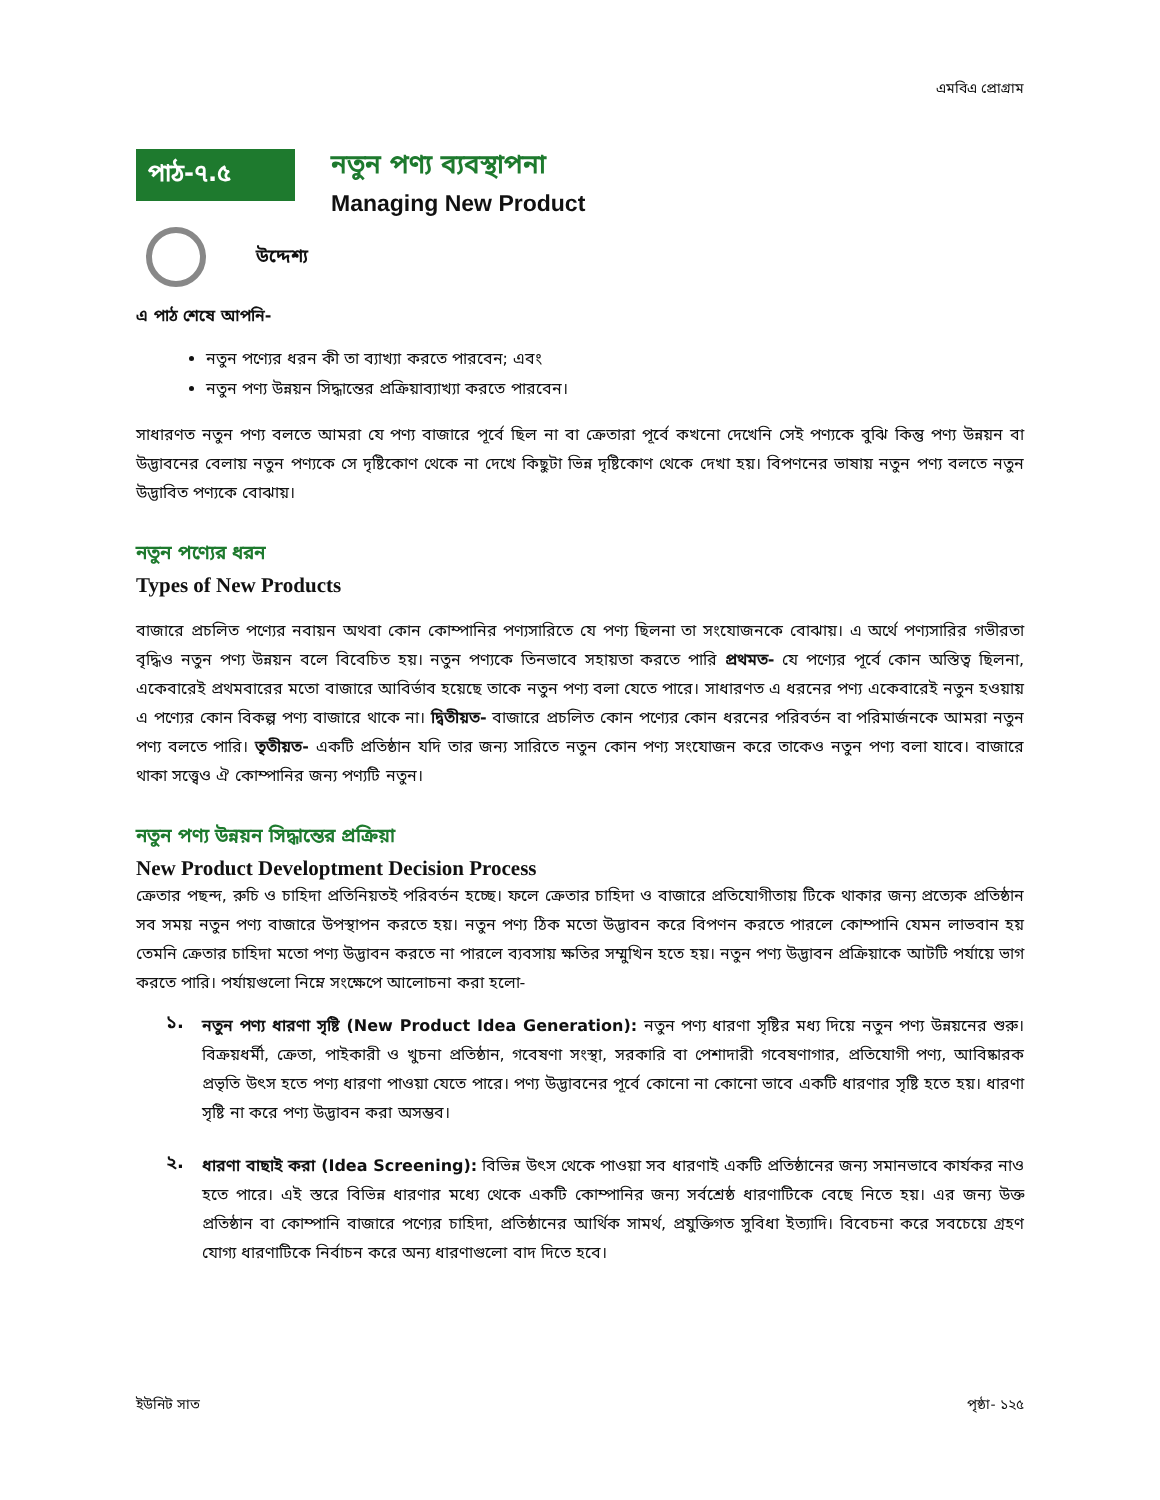এমবিএ প্রোগ্রাম
পাঠ-৭.৫
নতুন পণ্য ব্যবস্থাপনা
Managing New Product
উদ্দেশ্য
এ পাঠ শেষে আপনি-
নতুন পণ্যের ধরন কী তা ব্যাখ্যা করতে পারবেন; এবং
নতুন পণ্য উন্নয়ন সিদ্ধান্তের প্রক্রিয়াব্যাখ্যা করতে পারবেন।
সাধারণত নতুন পণ্য বলতে আমরা যে পণ্য বাজারে পূর্বে ছিল না বা ক্রেতারা পূর্বে কখনো দেখেনি সেই পণ্যকে বুঝি কিন্তু পণ্য উন্নয়ন বা উদ্ভাবনের বেলায় নতুন পণ্যকে সে দৃষ্টিকোণ থেকে না দেখে কিছুটা ভিন্ন দৃষ্টিকোণ থেকে দেখা হয়। বিপণনের ভাষায় নতুন পণ্য বলতে নতুন উদ্ভাবিত পণ্যকে বোঝায়।
নতুন পণ্যের ধরন
Types of New Products
বাজারে প্রচলিত পণ্যের নবায়ন অথবা কোন কোম্পানির পণ্যসারিতে যে পণ্য ছিলনা তা সংযোজনকে বোঝায়। এ অর্থে পণ্যসারির গভীরতা বৃদ্ধিও নতুন পণ্য উন্নয়ন বলে বিবেচিত হয়। নতুন পণ্যকে তিনভাবে সহায়তা করতে পারি প্রথমত- যে পণ্যের পূর্বে কোন অস্তিত্ব ছিলনা, একেবারেই প্রথমবারের মতো বাজারে আবির্ভাব হয়েছে তাকে নতুন পণ্য বলা যেতে পারে। সাধারণত এ ধরনের পণ্য একেবারেই নতুন হওয়ায় এ পণ্যের কোন বিকল্প পণ্য বাজারে থাকে না। দ্বিতীয়ত- বাজারে প্রচলিত কোন পণ্যের কোন ধরনের পরিবর্তন বা পরিমার্জনকে আমরা নতুন পণ্য বলতে পারি। তৃতীয়ত- একটি প্রতিষ্ঠান যদি তার জন্য সারিতে নতুন কোন পণ্য সংযোজন করে তাকেও নতুন পণ্য বলা যাবে। বাজারে থাকা সত্ত্বেও ঐ কোম্পানির জন্য পণ্যটি নতুন।
নতুন পণ্য উন্নয়ন সিদ্ধান্তের প্রক্রিয়া
New Product Developtment Decision Process
ক্রেতার পছন্দ, রুচি ও চাহিদা প্রতিনিয়তই পরিবর্তন হচ্ছে। ফলে ক্রেতার চাহিদা ও বাজারে প্রতিযোগীতায় টিকে থাকার জন্য প্রত্যেক প্রতিষ্ঠান সব সময় নতুন পণ্য বাজারে উপস্থাপন করতে হয়। নতুন পণ্য ঠিক মতো উদ্ভাবন করে বিপণন করতে পারলে কোম্পানি যেমন লাভবান হয় তেমনি ক্রেতার চাহিদা মতো পণ্য উদ্ভাবন করতে না পারলে ব্যবসায় ক্ষতির সম্মুখিন হতে হয়। নতুন পণ্য উদ্ভাবন প্রক্রিয়াকে আটটি পর্যায়ে ভাগ করতে পারি। পর্যায়গুলো নিম্নে সংক্ষেপে আলোচনা করা হলো-
১.
নতুন পণ্য ধারণা সৃষ্টি (New Product Idea Generation): নতুন পণ্য ধারণা সৃষ্টির মধ্য দিয়ে নতুন পণ্য উন্নয়নের শুরু। বিক্রয়ধর্মী, ক্রেতা, পাইকারী ও খুচনা প্রতিষ্ঠান, গবেষণা সংস্থা, সরকারি বা পেশাদারী গবেষণাগার, প্রতিযোগী পণ্য, আবিষ্কারক প্রভৃতি উৎস হতে পণ্য ধারণা পাওয়া যেতে পারে। পণ্য উদ্ভাবনের পূর্বে কোনো না কোনো ভাবে একটি ধারণার সৃষ্টি হতে হয়। ধারণা সৃষ্টি না করে পণ্য উদ্ভাবন করা অসম্ভব।
২.
ধারণা বাছাই করা (Idea Screening): বিভিন্ন উৎস থেকে পাওয়া সব ধারণাই একটি প্রতিষ্ঠানের জন্য সমানভাবে কার্যকর নাও হতে পারে। এই স্তরে বিভিন্ন ধারণার মধ্যে থেকে একটি কোম্পানির জন্য সর্বশ্রেষ্ঠ ধারণাটিকে বেছে নিতে হয়। এর জন্য উক্ত প্রতিষ্ঠান বা কোম্পানি বাজারে পণ্যের চাহিদা, প্রতিষ্ঠানের আর্থিক সামর্থ, প্রযুক্তিগত সুবিধা ইত্যাদি। বিবেচনা করে সবচেয়ে গ্রহণ যোগ্য ধারণাটিকে নির্বাচন করে অন্য ধারণাগুলো বাদ দিতে হবে।
ইউনিট সাত পৃষ্ঠা- ১২৫